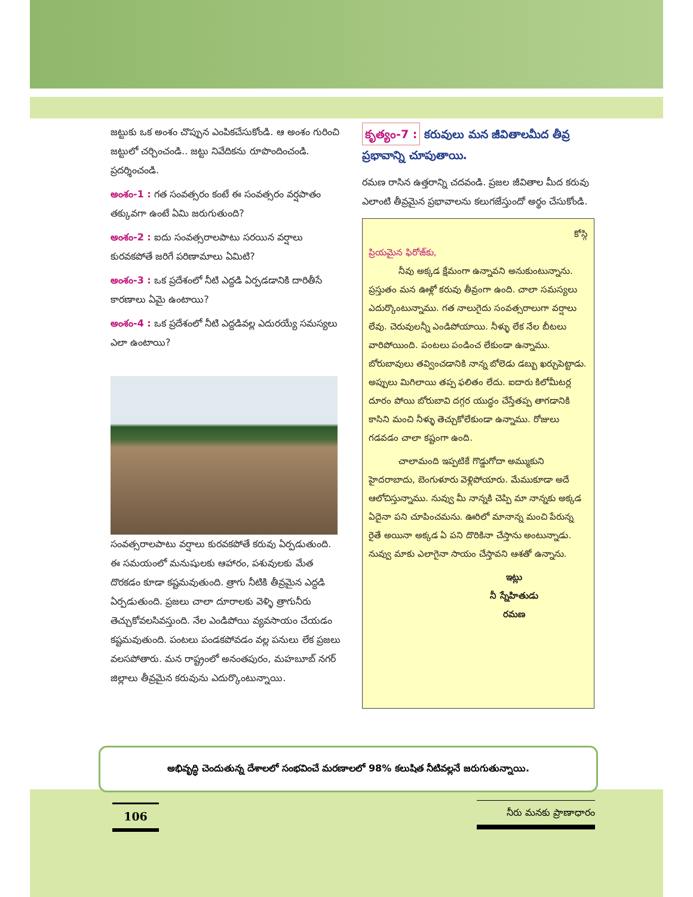జట్టుకు ఒక అంశం చొప్పున ఎంపికచేసుకోండి. ఆ అంశం గురించి జట్టులో చర్చించండి.. జట్టు నివేదికను రూపొందించండి. ప్రదర్శించండి.
అంశం-1 : గత సంవత్సరం కంటే ఈ సంవత్సరం వర్షపాతం తక్కువగా ఉంటే ఏమి జరుగుతుంది?
అంశం-2 : ఐదు సంవత్సరాలపాటు సరయిన వర్షాలు కురవకపోతే జరిగే పరిణామాలు ఏమిటి?
అంశం-3 : ఒక ప్రదేశంలో నీటి ఎద్దడి ఏర్పడడానికి దారితీసే కారణాలు ఏమై ఉంటాయి?
అంశం-4 : ఒక ప్రదేశంలో నీటి ఎద్దడివల్ల ఎదురయ్యే సమస్యలు ఎలా ఉంటాయి?
సంవత్సరాలపాటు వర్షాలు కురవకపోతే కరువు ఏర్పడుతుంది. ఈ సమయంలో మనుషులకు ఆహారం, పశువులకు మేత దొరకడం కూడా కష్టమవుతుంది. త్రాగు నీటికి తీవ్రమైన ఎద్దడి ఏర్పడుతుంది. ప్రజలు చాలా దూరాలకు వెళ్ళి త్రాగునీరు తెచ్చుకోవలసివస్తుంది. నేల ఎండిపోయి వ్యవసాయం చేయడం కష్టమవుతుంది. పంటలు పండకపోవడం వల్ల పనులు లేక ప్రజలు వలసపోతారు. మన రాష్ట్రంలో అనంతపురం, మహబూబ్ నగర్ జిల్లాలు తీవ్రమైన కరువును ఎదుర్కొంటున్నాయి.
కృత్యం-7 : కరువులు మన జీవితాలమీద తీవ్ర ప్రభావాన్ని చూపుతాయి.
రమణ రాసిన ఉత్తరాన్ని చదవండి. ప్రజల జీవితాల మీద కరువు ఎలాంటి తీవ్రమైన ప్రభావాలను కలుగజేస్తుందో అర్థం చేసుకోండి.
కోస్గి
ప్రియమైన ఫిరోజ్‌కు,
నీవు అక్కడ క్షేమంగా ఉన్నావని అనుకుంటున్నాను. ప్రస్తుతం మన ఊళ్లో కరువు తీవ్రంగా ఉంది. చాలా సమస్యలు ఎదుర్కొంటున్నాము. గత నాలుగైదు సంవత్సరాలుగా వర్షాలు లేవు. చెరువులన్నీ ఎండిపోయాయి. నీళ్ళు లేక నేల బీటలు వారిపోయింది. పంటలు పండించ లేకుండా ఉన్నాము. బోరుబావులు తవ్వించడానికి నాన్న బోలెడు డబ్బు ఖర్చుపెట్టాడు. అప్పులు మిగిలాయి తప్ప ఫలితం లేదు. ఐదారు కిలోమీటర్ల దూరం పోయి బోరుబావి దగ్గర యుద్ధం చేస్తేతప్ప తాగడానికి కాసిని మంచి నీళ్ళు తెచ్చుకోలేకుండా ఉన్నాము. రోజులు గడవడం చాలా కష్టంగా ఉంది.
చాలామంది ఇప్పటికే గొడ్డుగోదా అమ్ముకుని హైదరాబాదు, బెంగుళూరు వెళ్లిపోయారు. మేముకూడా అదే ఆలోచిస్తున్నాము. నువ్వు మీ నాన్నకి చెప్పి మా నాన్నకు అక్కడ ఏదైనా పని చూపించమను. ఊరిలో మానాన్న మంచి పేరున్న రైతే అయినా అక్కడ ఏ పని దొరికినా చేస్తాను అంటున్నాడు. నువ్వు మాకు ఎలాగైనా సాయం చేస్తావని ఆశతో ఉన్నాను.
ఇట్లు
నీ స్నేహితుడు
రమణ
అభివృద్ధి చెందుతున్న దేశాలలో సంభవించే మరణాలలో 98% కలుషిత నీటివల్లనే జరుగుతున్నాయి.
106 నీరు మనకు ప్రాణాధారం